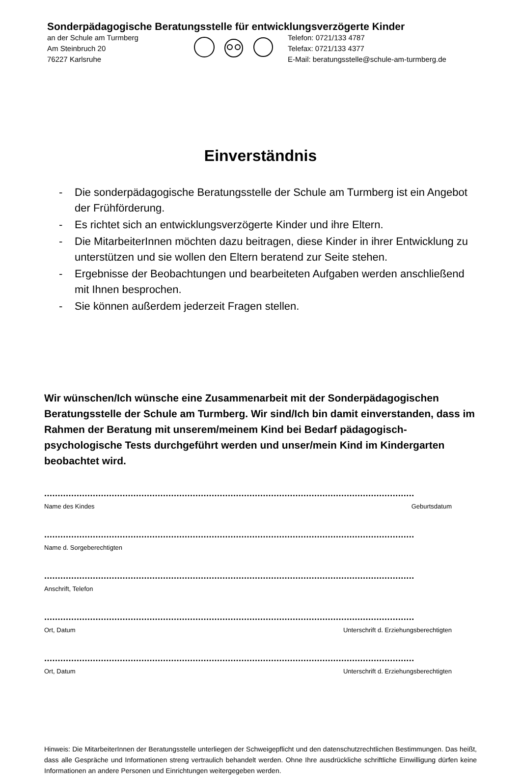Sonderpädagogische Beratungsstelle für entwicklungsverzögerte Kinder
an der Schule am Turmberg
Am Steinbruch 20
76227 Karlsruhe
Telefon: 0721/133 4787
Telefax: 0721/133 4377
E-Mail: beratungsstelle@schule-am-turmberg.de
Einverständnis
- Die sonderpädagogische Beratungsstelle der Schule am Turmberg ist ein Angebot der Frühförderung.
- Es richtet sich an entwicklungsverzögerte Kinder und ihre Eltern.
- Die MitarbeiterInnen möchten dazu beitragen, diese Kinder in ihrer Entwicklung zu unterstützen und sie wollen den Eltern beratend zur Seite stehen.
- Ergebnisse der Beobachtungen und bearbeiteten Aufgaben werden anschließend mit Ihnen besprochen.
- Sie können außerdem jederzeit Fragen stellen.
Wir wünschen/Ich wünsche eine Zusammenarbeit mit der Sonderpädagogischen Beratungsstelle der Schule am Turmberg. Wir sind/Ich bin damit einverstanden, dass im Rahmen der Beratung mit unserem/meinem Kind bei Bedarf pädagogisch-psychologische Tests durchgeführt werden und unser/mein Kind im Kindergarten beobachtet wird.
.........................................................................................................................................
Name des Kindes Geburtsdatum
.........................................................................................................................................
Name d. Sorgeberechtigten
.........................................................................................................................................
Anschrift, Telefon
.........................................................................................................................................
Ort, Datum Unterschrift d. Erziehungsberechtigten
.........................................................................................................................................
Ort, Datum Unterschrift d. Erziehungsberechtigten
Hinweis: Die MitarbeiterInnen der Beratungsstelle unterliegen der Schweigepflicht und den datenschutzrechtlichen Bestimmungen. Das heißt, dass alle Gespräche und Informationen streng vertraulich behandelt werden. Ohne Ihre ausdrückliche schriftliche Einwilligung dürfen keine Informationen an andere Personen und Einrichtungen weitergegeben werden.